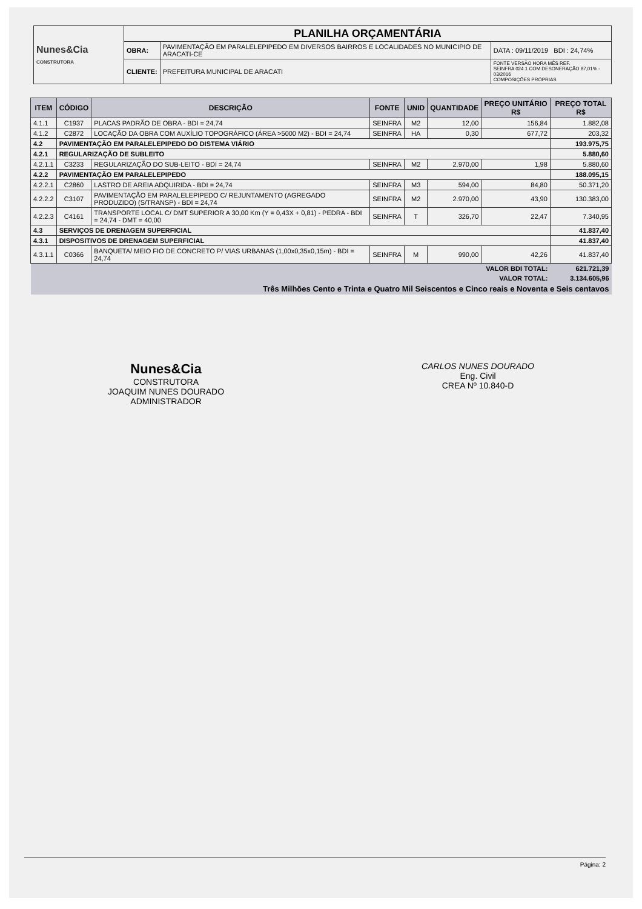| Nunes&Cia CONSTRUTORA | PLANILHA ORÇAMENTÁRIA | | |
| | OBRA: | PAVIMENTAÇÃO EM PARALELEPIPEDO EM DIVERSOS BAIRROS E LOCALIDADES NO MUNICIPIO DE ARACATI-CE | DATA : 09/11/2019 BDI : 24,74% |
| | CLIENTE: | PREFEITURA MUNICIPAL DE ARACATI | FONTE VERSÃO HORA MÊS REF. SEINFRA 024.1 COM DESONERAÇÃO 87,01% - 03/2016 COMPOSIÇÕES PRÓPRIAS |
| ITEM | CÓDIGO | DESCRIÇÃO | FONTE | UNID | QUANTIDADE | PREÇO UNITÁRIO R$ | PREÇO TOTAL R$ |
| --- | --- | --- | --- | --- | --- | --- | --- |
| 4.1.1 | C1937 | PLACAS PADRÃO DE OBRA - BDI = 24,74 | SEINFRA | M2 | 12,00 | 156,84 | 1.882,08 |
| 4.1.2 | C2872 | LOCAÇÃO DA OBRA COM AUXÍLIO TOPOGRÁFICO (ÁREA >5000 M2) - BDI = 24,74 | SEINFRA | HA | 0,30 | 677,72 | 203,32 |
| 4.2 | PAVIMENTAÇÃO EM PARALELEPIPEDO DO DISTEMA VIÁRIO | | | | | | 193.975,75 |
| 4.2.1 | REGULARIZAÇÃO DE SUBLEITO | | | | | | 5.880,60 |
| 4.2.1.1 | C3233 | REGULARIZAÇÃO DO SUB-LEITO - BDI = 24,74 | SEINFRA | M2 | 2.970,00 | 1,98 | 5.880,60 |
| 4.2.2 | PAVIMENTAÇÃO EM PARALELEPIPEDO | | | | | | 188.095,15 |
| 4.2.2.1 | C2860 | LASTRO DE AREIA ADQUIRIDA - BDI = 24,74 | SEINFRA | M3 | 594,00 | 84,80 | 50.371,20 |
| 4.2.2.2 | C3107 | PAVIMENTAÇÃO EM PARALELEPIPEDO C/ REJUNTAMENTO (AGREGADO PRODUZIDO) (S/TRANSP) - BDI = 24,74 | SEINFRA | M2 | 2.970,00 | 43,90 | 130.383,00 |
| 4.2.2.3 | C4161 | TRANSPORTE LOCAL C/ DMT SUPERIOR A 30,00 Km (Y = 0,43X + 0,81) - PEDRA - BDI = 24,74 - DMT = 40,00 | SEINFRA | T | 326,70 | 22,47 | 7.340,95 |
| 4.3 | SERVIÇOS DE DRENAGEM SUPERFICIAL | | | | | | 41.837,40 |
| 4.3.1 | DISPOSITIVOS DE DRENAGEM SUPERFICIAL | | | | | | 41.837,40 |
| 4.3.1.1 | C0366 | BANQUETA/ MEIO FIO DE CONCRETO P/ VIAS URBANAS (1,00x0,35x0,15m) - BDI = 24,74 | SEINFRA | M | 990,00 | 42,26 | 41.837,40 |
| VALOR BDI TOTAL: | | | | | | | 621.721,39 |
| VALOR TOTAL: | | | | | | | 3.134.605,96 |
| Três Milhões Cento e Trinta e Quatro Mil Seiscentos e Cinco reais e Noventa e Seis centavos | | | | | | | |
Nunes&Cia
CONSTRUTORA
JOAQUIM NUNES DOURADO
ADMINISTRADOR
CARLOS NUNES DOURADO
Eng. Civil
CREA Nº 10.840-D
Página: 2